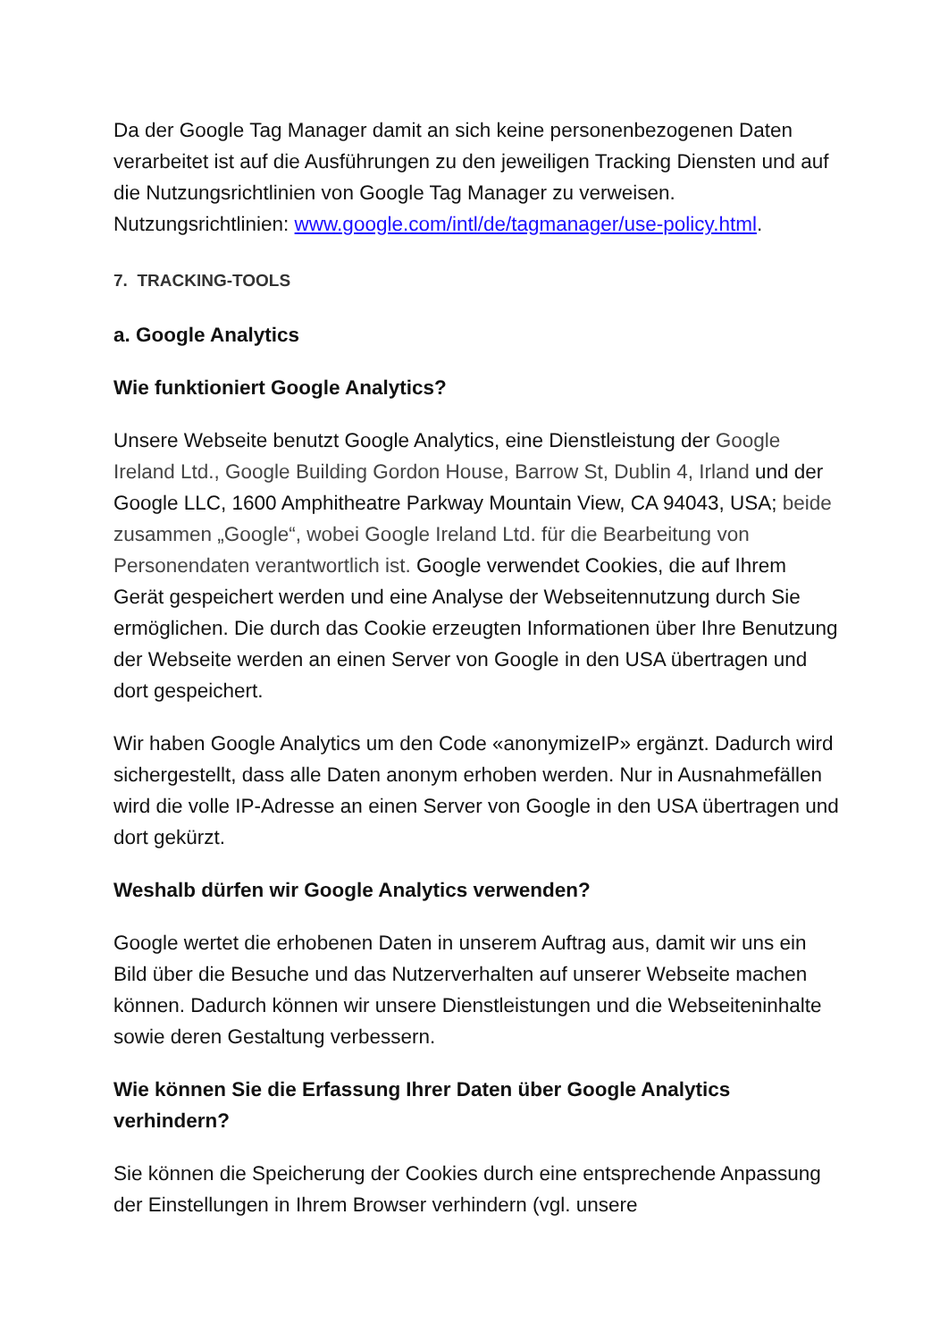Da der Google Tag Manager damit an sich keine personenbezogenen Daten verarbeitet ist auf die Ausführungen zu den jeweiligen Tracking Diensten und auf die Nutzungsrichtlinien von Google Tag Manager zu verweisen. Nutzungsrichtlinien: www.google.com/intl/de/tagmanager/use-policy.html.
7. TRACKING-TOOLS
a. Google Analytics
Wie funktioniert Google Analytics?
Unsere Webseite benutzt Google Analytics, eine Dienstleistung der Google Ireland Ltd., Google Building Gordon House, Barrow St, Dublin 4, Irland und der Google LLC, 1600 Amphitheatre Parkway Mountain View, CA 94043, USA; beide zusammen „Google“, wobei Google Ireland Ltd. für die Bearbeitung von Personendaten verantwortlich ist. Google verwendet Cookies, die auf Ihrem Gerät gespeichert werden und eine Analyse der Webseitennutzung durch Sie ermöglichen. Die durch das Cookie erzeugten Informationen über Ihre Benutzung der Webseite werden an einen Server von Google in den USA übertragen und dort gespeichert.
Wir haben Google Analytics um den Code «anonymizeIP» ergänzt. Dadurch wird sichergestellt, dass alle Daten anonym erhoben werden. Nur in Ausnahmefällen wird die volle IP-Adresse an einen Server von Google in den USA übertragen und dort gekürzt.
Weshalb dürfen wir Google Analytics verwenden?
Google wertet die erhobenen Daten in unserem Auftrag aus, damit wir uns ein Bild über die Besuche und das Nutzerverhalten auf unserer Webseite machen können. Dadurch können wir unsere Dienstleistungen und die Webseiteninhalte sowie deren Gestaltung verbessern.
Wie können Sie die Erfassung Ihrer Daten über Google Analytics verhindern?
Sie können die Speicherung der Cookies durch eine entsprechende Anpassung der Einstellungen in Ihrem Browser verhindern (vgl. unsere